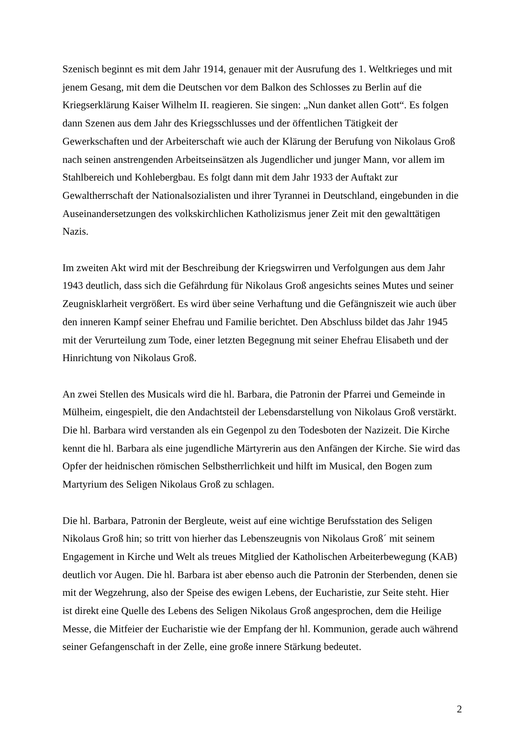Szenisch beginnt es mit dem Jahr 1914, genauer mit der Ausrufung des 1. Weltkrieges und mit jenem Gesang, mit dem die Deutschen vor dem Balkon des Schlosses zu Berlin auf die Kriegserklärung Kaiser Wilhelm II. reagieren. Sie singen: „Nun danket allen Gott“. Es folgen dann Szenen aus dem Jahr des Kriegsschlusses und der öffentlichen Tätigkeit der Gewerkschaften und der Arbeiterschaft wie auch der Klärung der Berufung von Nikolaus Groß nach seinen anstrengenden Arbeitseinsätzen als Jugendlicher und junger Mann, vor allem im Stahlbereich und Kohlebergbau. Es folgt dann mit dem Jahr 1933 der Auftakt zur Gewaltherrschaft der Nationalsozialisten und ihrer Tyrannei in Deutschland, eingebunden in die Auseinandersetzungen des volkskirchlichen Katholizismus jener Zeit mit den gewalttätigen Nazis.
Im zweiten Akt wird mit der Beschreibung der Kriegswirren und Verfolgungen aus dem Jahr 1943 deutlich, dass sich die Gefährdung für Nikolaus Groß angesichts seines Mutes und seiner Zeugnisklarheit vergrößert. Es wird über seine Verhaftung und die Gefängniszeit wie auch über den inneren Kampf seiner Ehefrau und Familie berichtet. Den Abschluss bildet das Jahr 1945 mit der Verurteilung zum Tode, einer letzten Begegnung mit seiner Ehefrau Elisabeth und der Hinrichtung von Nikolaus Groß.
An zwei Stellen des Musicals wird die hl. Barbara, die Patronin der Pfarrei und Gemeinde in Mülheim, eingespielt, die den Andachtsteil der Lebensdarstellung von Nikolaus Groß verstärkt. Die hl. Barbara wird verstanden als ein Gegenpol zu den Todesboten der Nazizeit. Die Kirche kennt die hl. Barbara als eine jugendliche Märtyrerin aus den Anfängen der Kirche. Sie wird das Opfer der heidnischen römischen Selbstherrlichkeit und hilft im Musical, den Bogen zum Martyrium des Seligen Nikolaus Groß zu schlagen.
Die hl. Barbara, Patronin der Bergleute, weist auf eine wichtige Berufsstation des Seligen Nikolaus Groß hin; so tritt von hierher das Lebenszeugnis von Nikolaus Groß´ mit seinem Engagement in Kirche und Welt als treues Mitglied der Katholischen Arbeiterbewegung (KAB) deutlich vor Augen. Die hl. Barbara ist aber ebenso auch die Patronin der Sterbenden, denen sie mit der Wegzehrung, also der Speise des ewigen Lebens, der Eucharistie, zur Seite steht. Hier ist direkt eine Quelle des Lebens des Seligen Nikolaus Groß angesprochen, dem die Heilige Messe, die Mitfeier der Eucharistie wie der Empfang der hl. Kommunion, gerade auch während seiner Gefangenschaft in der Zelle, eine große innere Stärkung bedeutet.
2